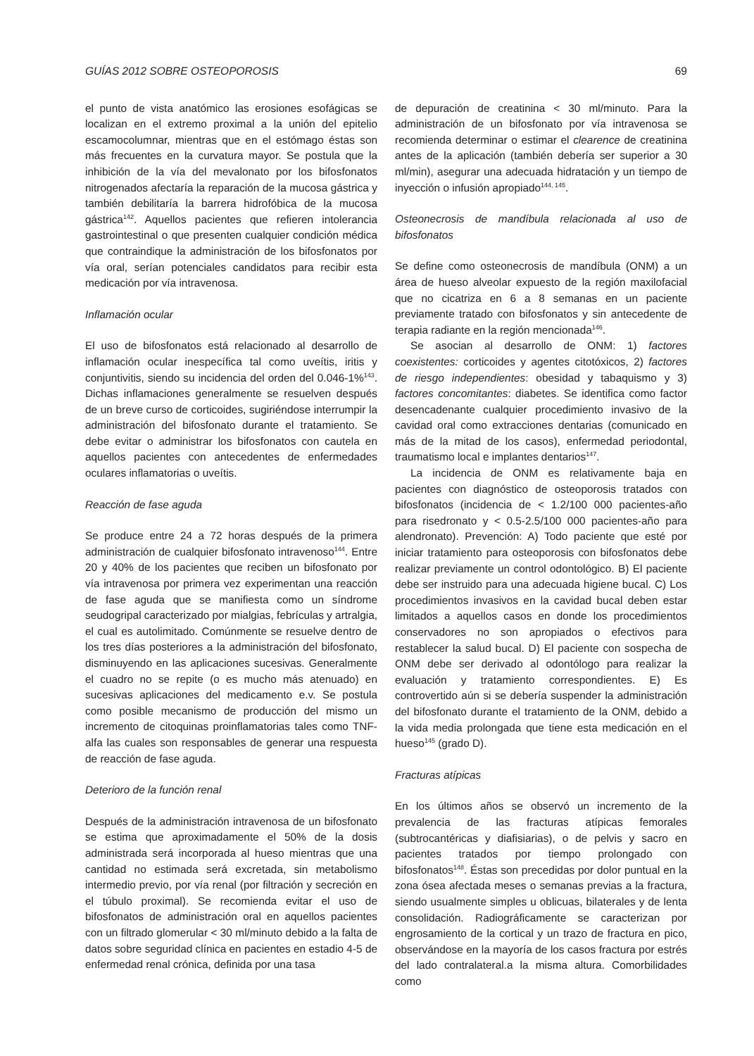GUÍAS 2012 SOBRE OSTEOPOROSIS 69
el punto de vista anatómico las erosiones esofágicas se localizan en el extremo proximal a la unión del epitelio escamocolumnar, mientras que en el estómago éstas son más frecuentes en la curvatura mayor. Se postula que la inhibición de la vía del mevalonato por los bifosfonatos nitrogenados afectaría la reparación de la mucosa gástrica y también debilitaría la barrera hidrofóbica de la mucosa gástrica<sup>142</sup>. Aquellos pacientes que refieren intolerancia gastrointestinal o que presenten cualquier condición médica que contraindique la administración de los bifosfonatos por vía oral, serían potenciales candidatos para recibir esta medicación por vía intravenosa.
Inflamación ocular
El uso de bifosfonatos está relacionado al desarrollo de inflamación ocular inespecífica tal como uveítis, iritis y conjuntivitis, siendo su incidencia del orden del 0.046-1%<sup>143</sup>. Dichas inflamaciones generalmente se resuelven después de un breve curso de corticoides, sugiriéndose interrumpir la administración del bifosfonato durante el tratamiento. Se debe evitar o administrar los bifosfonatos con cautela en aquellos pacientes con antecedentes de enfermedades oculares inflamatorias o uveítis.
Reacción de fase aguda
Se produce entre 24 a 72 horas después de la primera administración de cualquier bifosfonato intravenoso<sup>144</sup>. Entre 20 y 40% de los pacientes que reciben un bifosfonato por vía intravenosa por primera vez experimentan una reacción de fase aguda que se manifiesta como un síndrome seudogripal caracterizado por mialgias, febrículas y artralgia, el cual es autolimitado. Comúnmente se resuelve dentro de los tres días posteriores a la administración del bifosfonato, disminuyendo en las aplicaciones sucesivas. Generalmente el cuadro no se repite (o es mucho más atenuado) en sucesivas aplicaciones del medicamento e.v. Se postula como posible mecanismo de producción del mismo un incremento de citoquinas proinflamatorias tales como TNF-alfa las cuales son responsables de generar una respuesta de reacción de fase aguda.
Deterioro de la función renal
Después de la administración intravenosa de un bifosfonato se estima que aproximadamente el 50% de la dosis administrada será incorporada al hueso mientras que una cantidad no estimada será excretada, sin metabolismo intermedio previo, por vía renal (por filtración y secreción en el túbulo proximal). Se recomienda evitar el uso de bifosfonatos de administración oral en aquellos pacientes con un filtrado glomerular < 30 ml/minuto debido a la falta de datos sobre seguridad clínica en pacientes en estadio 4-5 de enfermedad renal crónica, definida por una tasa
de depuración de creatinina < 30 ml/minuto. Para la administración de un bifosfonato por vía intravenosa se recomienda determinar o estimar el clearence de creatinina antes de la aplicación (también debería ser superior a 30 ml/min), asegurar una adecuada hidratación y un tiempo de inyección o infusión apropiado<sup>144, 145</sup>.
Osteonecrosis de mandíbula relacionada al uso de bifosfonatos
Se define como osteonecrosis de mandíbula (ONM) a un área de hueso alveolar expuesto de la región maxilofacial que no cicatriza en 6 a 8 semanas en un paciente previamente tratado con bifosfonatos y sin antecedente de terapia radiante en la región mencionada<sup>146</sup>.
Se asocian al desarrollo de ONM: 1) factores coexistentes: corticoides y agentes citotóxicos, 2) factores de riesgo independientes: obesidad y tabaquismo y 3) factores concomitantes: diabetes. Se identifica como factor desencadenante cualquier procedimiento invasivo de la cavidad oral como extracciones dentarias (comunicado en más de la mitad de los casos), enfermedad periodontal, traumatismo local e implantes dentarios<sup>147</sup>.
La incidencia de ONM es relativamente baja en pacientes con diagnóstico de osteoporosis tratados con bifosfonatos (incidencia de < 1.2/100 000 pacientes-año para risedronato y < 0.5-2.5/100 000 pacientes-año para alendronato). Prevención: A) Todo paciente que esté por iniciar tratamiento para osteoporosis con bifosfonatos debe realizar previamente un control odontológico. B) El paciente debe ser instruido para una adecuada higiene bucal. C) Los procedimientos invasivos en la cavidad bucal deben estar limitados a aquellos casos en donde los procedimientos conservadores no son apropiados o efectivos para restablecer la salud bucal. D) El paciente con sospecha de ONM debe ser derivado al odontólogo para realizar la evaluación y tratamiento correspondientes. E) Es controvertido aún si se debería suspender la administración del bifosfonato durante el tratamiento de la ONM, debido a la vida media prolongada que tiene esta medicación en el hueso<sup>145</sup> (grado D).
Fracturas atípicas
En los últimos años se observó un incremento de la prevalencia de las fracturas atípicas femorales (subtrocantéricas y diafisiarias), o de pelvis y sacro en pacientes tratados por tiempo prolongado con bifosfonatos<sup>148</sup>. Éstas son precedidas por dolor puntual en la zona ósea afectada meses o semanas previas a la fractura, siendo usualmente simples u oblicuas, bilaterales y de lenta consolidación. Radiográficamente se caracterizan por engrosamiento de la cortical y un trazo de fractura en pico, observándose en la mayoría de los casos fractura por estrés del lado contralateral.a la misma altura. Comorbilidades como